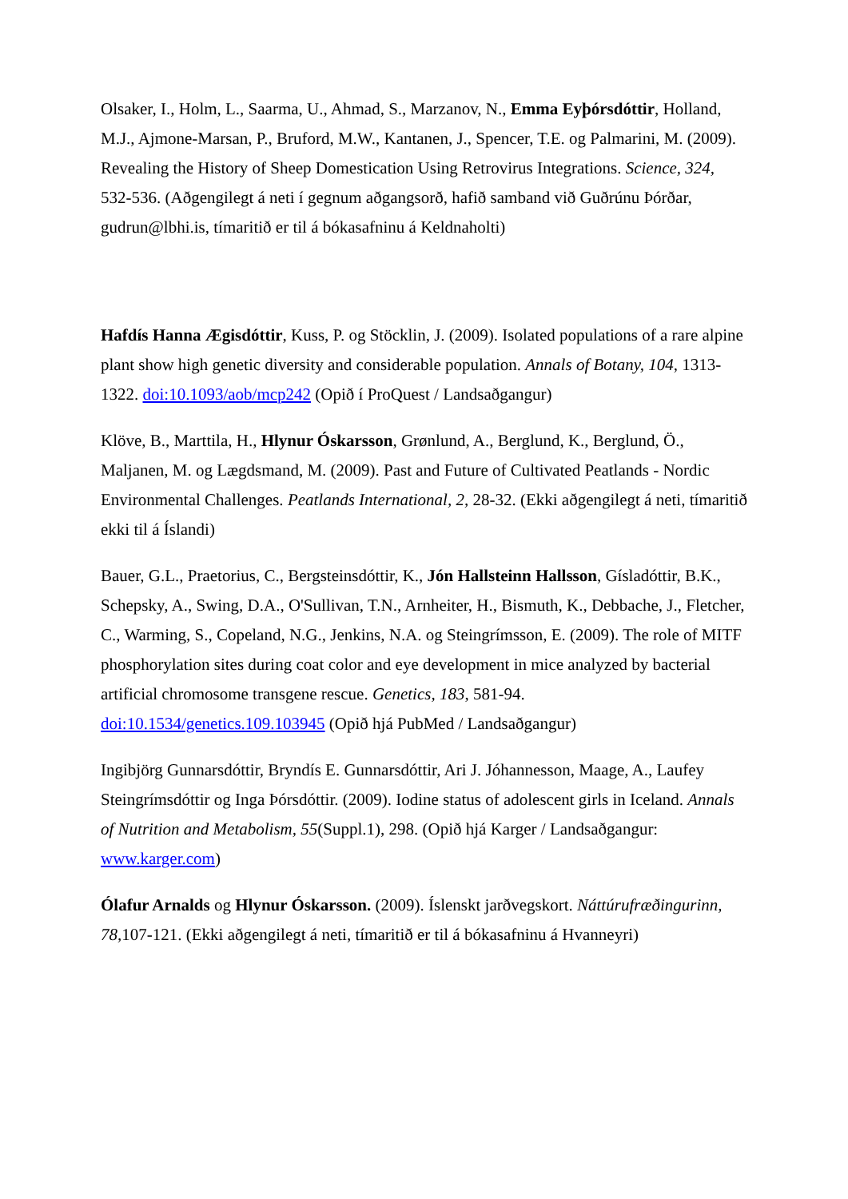Olsaker, I., Holm, L., Saarma, U., Ahmad, S., Marzanov, N., Emma Eyþórsdóttir, Holland, M.J., Ajmone-Marsan, P., Bruford, M.W., Kantanen, J., Spencer, T.E. og Palmarini, M. (2009). Revealing the History of Sheep Domestication Using Retrovirus Integrations. Science, 324, 532-536. (Aðgengilegt á neti í gegnum aðgangsorð, hafið samband við Guðrúnu Þórðar, gudrun@lbhi.is, tímaritið er til á bókasafninu á Keldnaholti)
Hafdís Hanna Ægisdóttir, Kuss, P. og Stöcklin, J. (2009). Isolated populations of a rare alpine plant show high genetic diversity and considerable population. Annals of Botany, 104, 1313-1322. doi:10.1093/aob/mcp242 (Opið í ProQuest / Landsaðgangur)
Klöve, B., Marttila, H., Hlynur Óskarsson, Grønlund, A., Berglund, K., Berglund, Ö., Maljanen, M. og Lægdsmand, M. (2009). Past and Future of Cultivated Peatlands - Nordic Environmental Challenges. Peatlands International, 2, 28-32. (Ekki aðgengilegt á neti, tímaritið ekki til á Íslandi)
Bauer, G.L., Praetorius, C., Bergsteinsdóttir, K., Jón Hallsteinn Hallsson, Gísladóttir, B.K., Schepsky, A., Swing, D.A., O'Sullivan, T.N., Arnheiter, H., Bismuth, K., Debbache, J., Fletcher, C., Warming, S., Copeland, N.G., Jenkins, N.A. og Steingrímsson, E. (2009). The role of MITF phosphorylation sites during coat color and eye development in mice analyzed by bacterial artificial chromosome transgene rescue. Genetics, 183, 581-94. doi:10.1534/genetics.109.103945 (Opið hjá PubMed / Landsaðgangur)
Ingibjörg Gunnarsdóttir, Bryndís E. Gunnarsdóttir, Ari J. Jóhannesson, Maage, A., Laufey Steingrímsdóttir og Inga Þórsdóttir. (2009). Iodine status of adolescent girls in Iceland. Annals of Nutrition and Metabolism, 55(Suppl.1), 298. (Opið hjá Karger / Landsaðgangur: www.karger.com)
Ólafur Arnalds og Hlynur Óskarsson. (2009). Íslenskt jarðvegskort. Náttúrufræðingurinn, 78, 107-121. (Ekki aðgengilegt á neti, tímaritið er til á bókasafninu á Hvanneyri)